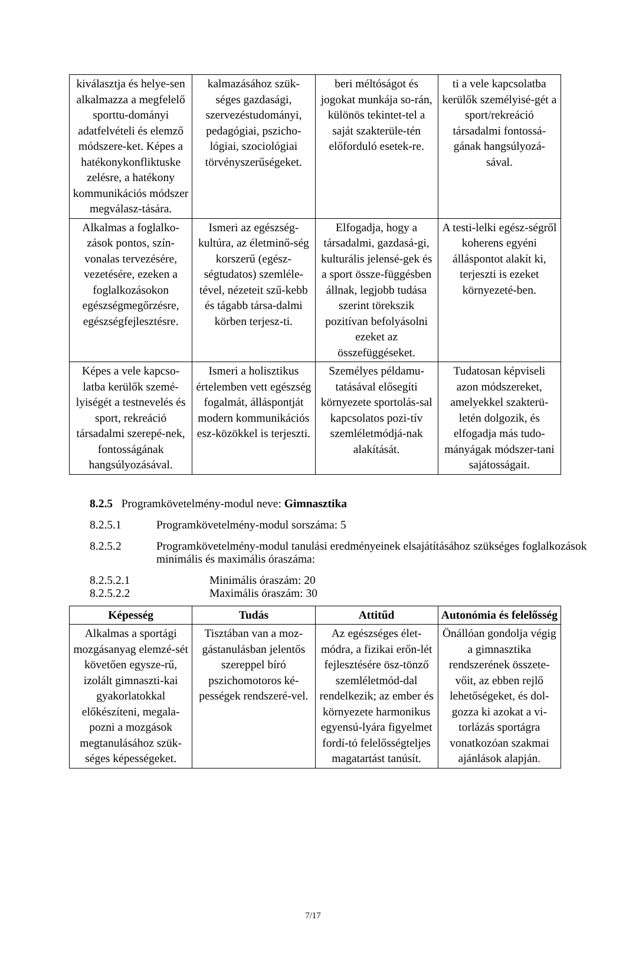| kiválasztja és helye-sen alkalmazza a megfelelő sporttu-dományi adatfelvételi és elemző módszere-ket. Képes a hatékonykonfliktuske zelésre, a hatékony kommunikációs módszer megválasz-tására. | kalmazásához szük-séges gazdasági, szervezéstudományi, pedagógiai, pszicho-lógiai, szociológiai törvényszerűségeket. | beri méltóságot és jogokat munkája so-rán, különös tekintet-tel a saját szakterüle-tén előforduló esetek-re. | ti a vele kapcsolatba kerülők személyisé-gét a sport/rekreáció társadalmi fontossá-gának hangsúlyozá-sával. |
| Alkalmas a foglalko-zások pontos, szín-vonalas tervezésére, vezetésére, ezeken a foglalkozásokon egészségmegőrzésre, egészségfejlesztésre. | Ismeri az egészség-kultúra, az életminő-ség korszerű (egész-ségtudatos) szemléle-tével, nézeteit szű-kebb és tágabb társa-dalmi körben terjesz-ti. | Elfogadja, hogy a társadalmi, gazdasá-gi, kulturális jelensé-gek és a sport össze-függésben állnak, legjobb tudása szerint törekszik pozitívan befolyásolni ezeket az összefüggéseket. | A testi-lelki egész-ségről koherens egyéni álláspontot alakít ki, terjeszti is ezeket környezeté-ben. |
| Képes a vele kapcso-latba kerülők szemé-lyiségét a testnevelés és sport, rekreáció társadalmi szerepé-nek, fontosságának hangsúlyozásával. | Ismeri a holisztikus értelemben vett egészség fogalmát, álláspontját modern kommunikációs esz-közökkel is terjeszti. | Személyes példamu-tatásával elősegíti környezete sportolás-sal kapcsolatos pozi-tív szemléletmódjá-nak alakítását. | Tudatosan képviseli azon módszereket, amelyekkel szakterü-letén dolgozik, és elfogadja más tudo-mányágak módszer-tani sajátosságait. |
8.2.5 Programkövetelmény-modul neve: Gimnasztika
8.2.5.1 Programkövetelmény-modul sorszáma: 5
8.2.5.2 Programkövetelmény-modul tanulási eredményeinek elsajátításához szükséges foglalkozások minimális és maximális óraszáma:
8.2.5.2.1 Minimális óraszám: 20
8.2.5.2.2 Maximális óraszám: 30
| Képesség | Tudás | Attitűd | Autonómia és felelősség |
| --- | --- | --- | --- |
| Alkalmas a sportági mozgásanyag elemzé-sét követően egysze-rű, izolált gimnaszti-kai gyakorlatokkal előkészíteni, megala-pozni a mozgások megtanulásához szük-séges képességeket. | Tisztában van a moz-gástanulásban jelentős szereppel bíró pszichomotoros ké-pességek rendszeré-vel. | Az egészséges élet-módra, a fizikai erőn-lét fejlesztésére ösz-tönző szemléletmód-dal rendelkezik; az ember és környezete harmonikus egyensú-lyára figyelmet fordí-tó felelősségteljes magatartást tanúsít. | Önállóan gondolja végig a gimnasztika rendszerének összete-vőit, az ebben rejlő lehetőségeket, és dol-gozza ki azokat a vi-torlázás sportágra vonatkozóan szakmai ajánlások alapján . |
7/17